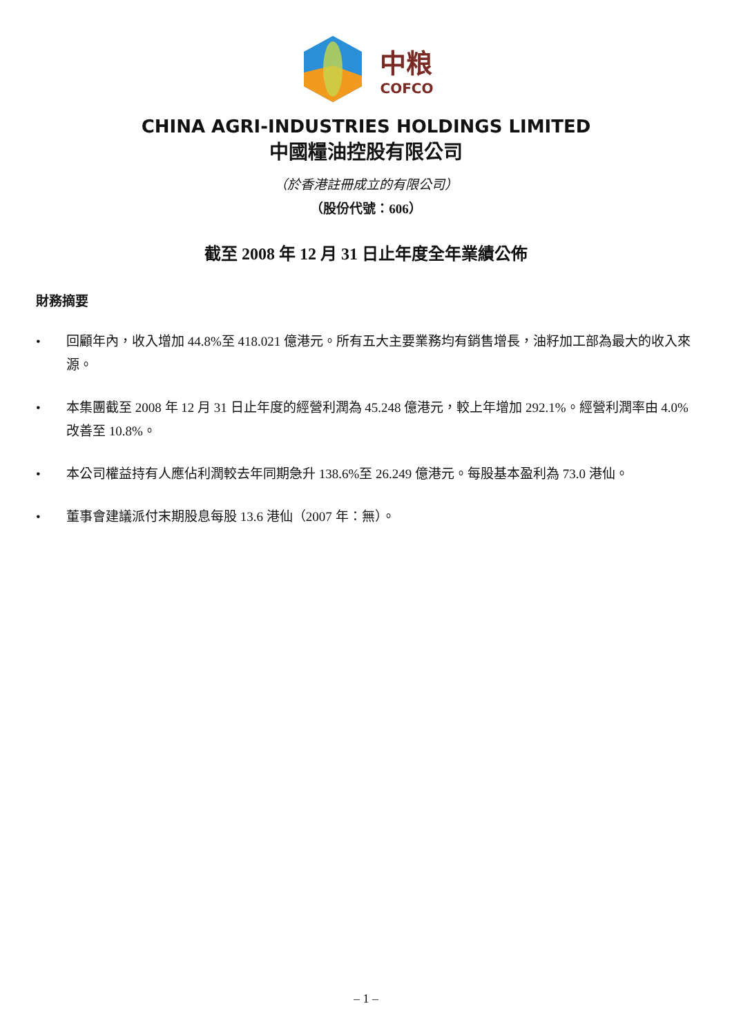中粮
COFCO
CHINA AGRI-INDUSTRIES HOLDINGS LIMITED
中國糧油控股有限公司
（於香港註冊成立的有限公司）
（股份代號：606）
截至 2008 年 12 月 31 日止年度全年業績公佈
財務摘要
• 回顧年內，收入增加 44.8%至 418.021 億港元。所有五大主要業務均有銷售增長，油籽加工部為最大的收入來源。
• 本集團截至 2008 年 12 月 31 日止年度的經營利潤為 45.248 億港元，較上年增加 292.1%。經營利潤率由 4.0%改善至 10.8%。
• 本公司權益持有人應佔利潤較去年同期急升 138.6%至 26.249 億港元。每股基本盈利為 73.0 港仙。
• 董事會建議派付末期股息每股 13.6 港仙（2007 年：無）。
– 1 –